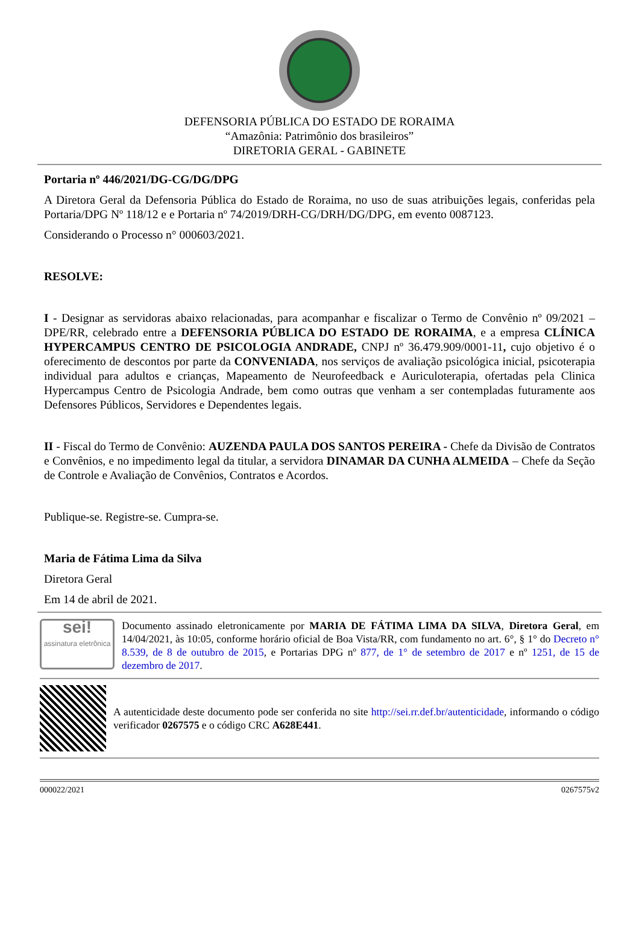DEFENSORIA PÚBLICA DO ESTADO DE RORAIMA
“Amazônia: Patrimônio dos brasileiros”
DIRETORIA GERAL - GABINETE
Portaria nº 446/2021/DG-CG/DG/DPG
A Diretora Geral da Defensoria Pública do Estado de Roraima, no uso de suas atribuições legais, conferidas pela Portaria/DPG Nº 118/12 e e Portaria nº 74/2019/DRH-CG/DRH/DG/DPG, em evento 0087123.
Considerando o Processo n° 000603/2021.
RESOLVE:
I - Designar as servidoras abaixo relacionadas, para acompanhar e fiscalizar o Termo de Convênio nº 09/2021 – DPE/RR, celebrado entre a DEFENSORIA PÚBLICA DO ESTADO DE RORAIMA, e a empresa CLÍNICA HYPERCAMPUS CENTRO DE PSICOLOGIA ANDRADE, CNPJ nº 36.479.909/0001-11, cujo objetivo é o oferecimento de descontos por parte da CONVENIADA, nos serviços de avaliação psicológica inicial, psicoterapia individual para adultos e crianças, Mapeamento de Neurofeedback e Auriculoterapia, ofertadas pela Clinica Hypercampus Centro de Psicologia Andrade, bem como outras que venham a ser contempladas futuramente aos Defensores Públicos, Servidores e Dependentes legais.
II - Fiscal do Termo de Convênio: AUZENDA PAULA DOS SANTOS PEREIRA - Chefe da Divisão de Contratos e Convênios, e no impedimento legal da titular, a servidora DINAMAR DA CUNHA ALMEIDA – Chefe da Seção de Controle e Avaliação de Convênios, Contratos e Acordos.
Publique-se. Registre-se. Cumpra-se.
Maria de Fátima Lima da Silva
Diretora Geral
Em 14 de abril de 2021.
sei!
assinatura eletrônica
Documento assinado eletronicamente por MARIA DE FÁTIMA LIMA DA SILVA, Diretora Geral, em 14/04/2021, às 10:05, conforme horário oficial de Boa Vista/RR, com fundamento no art. 6°, § 1° do Decreto n° 8.539, de 8 de outubro de 2015, e Portarias DPG nº 877, de 1° de setembro de 2017 e nº 1251, de 15 de dezembro de 2017.
A autenticidade deste documento pode ser conferida no site http://sei.rr.def.br/autenticidade, informando o código verificador 0267575 e o código CRC A628E441.
000022/2021 0267575v2